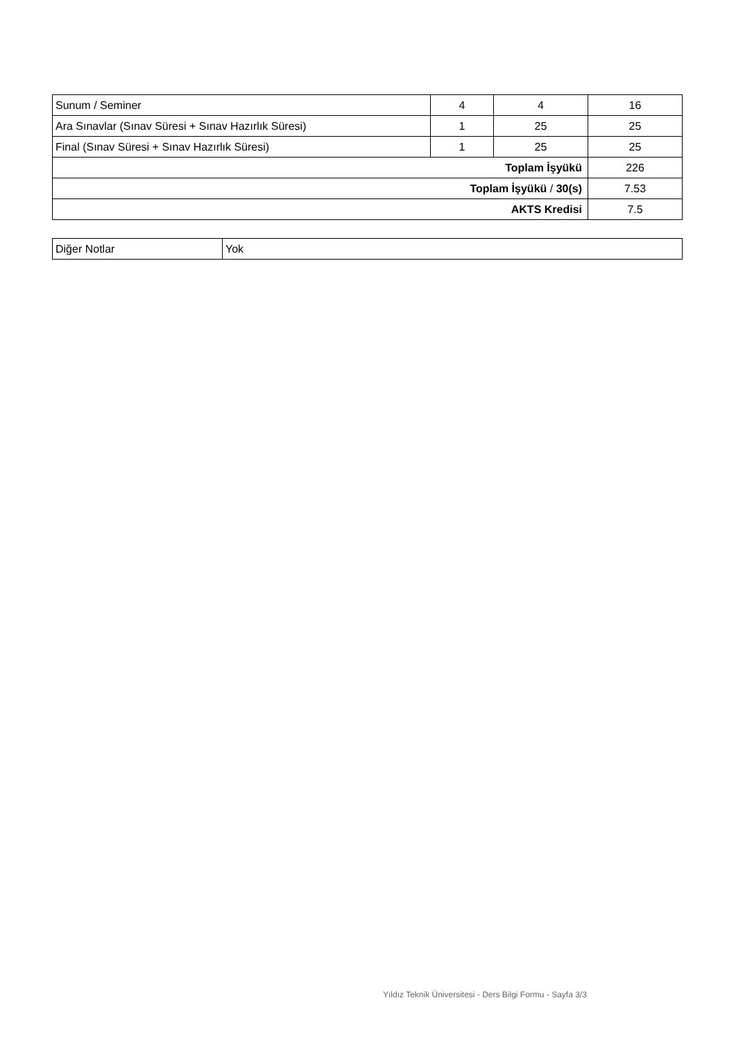| Sunum / Seminer | 4 | 4 | 16 |
| Ara Sınavlar (Sınav Süresi + Sınav Hazırlık Süresi) | 1 | 25 | 25 |
| Final (Sınav Süresi + Sınav Hazırlık Süresi) | 1 | 25 | 25 |
| Toplam İşyükü | | | 226 |
| Toplam İşyükü / 30(s) | | | 7.53 |
| AKTS Kredisi | | | 7.5 |
| Diğer Notlar | Yok |
Yıldız Teknik Üniversitesi - Ders Bilgi Formu - Sayfa 3/3